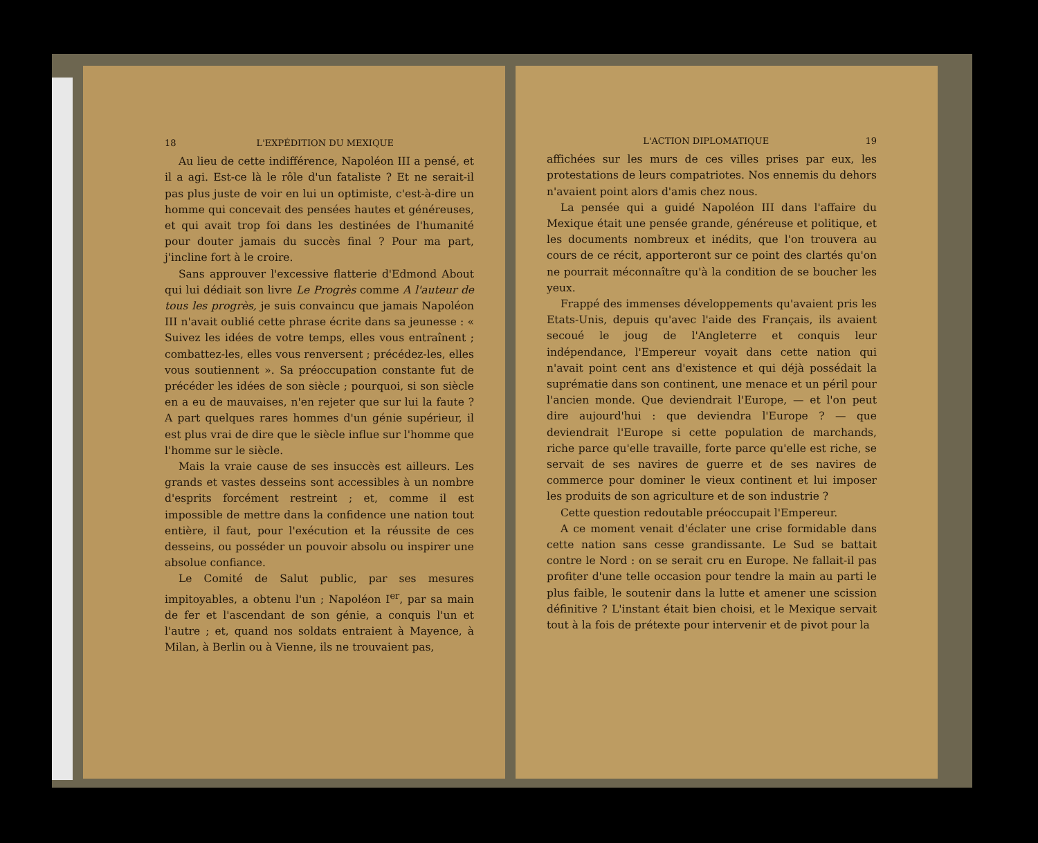18 L'EXPÉDITION DU MEXIQUE
Au lieu de cette indifférence, Napoléon III a pensé, et il a agi. Est-ce là le rôle d'un fataliste ? Et ne serait-il pas plus juste de voir en lui un optimiste, c'est-à-dire un homme qui concevait des pensées hautes et généreuses, et qui avait trop foi dans les destinées de l'humanité pour douter jamais du succès final ? Pour ma part, j'incline fort à le croire.
Sans approuver l'excessive flatterie d'Edmond About qui lui dédiait son livre Le Progrès comme A l'auteur de tous les progrès, je suis convaincu que jamais Napoléon III n'avait oublié cette phrase écrite dans sa jeunesse : « Suivez les idées de votre temps, elles vous entraînent ; combattez-les, elles vous renversent ; précédez-les, elles vous soutiennent ». Sa préoccupation constante fut de précéder les idées de son siècle ; pourquoi, si son siècle en a eu de mauvaises, n'en rejeter que sur lui la faute ? A part quelques rares hommes d'un génie supérieur, il est plus vrai de dire que le siècle influe sur l'homme que l'homme sur le siècle.
Mais la vraie cause de ses insuccès est ailleurs. Les grands et vastes desseins sont accessibles à un nombre d'esprits forcément restreint ; et, comme il est impossible de mettre dans la confidence une nation tout entière, il faut, pour l'exécution et la réussite de ces desseins, ou posséder un pouvoir absolu ou inspirer une absolue confiance.
Le Comité de Salut public, par ses mesures impitoyables, a obtenu l'un ; Napoléon I<sup>er</sup>, par sa main de fer et l'ascendant de son génie, a conquis l'un et l'autre ; et, quand nos soldats entraient à Mayence, à Milan, à Berlin ou à Vienne, ils ne trouvaient pas,
L'ACTION DIPLOMATIQUE 19
affichées sur les murs de ces villes prises par eux, les protestations de leurs compatriotes. Nos ennemis du dehors n'avaient point alors d'amis chez nous.
La pensée qui a guidé Napoléon III dans l'affaire du Mexique était une pensée grande, généreuse et politique, et les documents nombreux et inédits, que l'on trouvera au cours de ce récit, apporteront sur ce point des clartés qu'on ne pourrait méconnaître qu'à la condition de se boucher les yeux.
Frappé des immenses développements qu'avaient pris les Etats-Unis, depuis qu'avec l'aide des Français, ils avaient secoué le joug de l'Angleterre et conquis leur indépendance, l'Empereur voyait dans cette nation qui n'avait point cent ans d'existence et qui déjà possédait la suprématie dans son continent, une menace et un péril pour l'ancien monde. Que deviendrait l'Europe, — et l'on peut dire aujourd'hui : que deviendra l'Europe ? — que deviendrait l'Europe si cette population de marchands, riche parce qu'elle travaille, forte parce qu'elle est riche, se servait de ses navires de guerre et de ses navires de commerce pour dominer le vieux continent et lui imposer les produits de son agriculture et de son industrie ?
Cette question redoutable préoccupait l'Empereur.
A ce moment venait d'éclater une crise formidable dans cette nation sans cesse grandissante. Le Sud se battait contre le Nord : on se serait cru en Europe. Ne fallait-il pas profiter d'une telle occasion pour tendre la main au parti le plus faible, le soutenir dans la lutte et amener une scission définitive ? L'instant était bien choisi, et le Mexique servait tout à la fois de prétexte pour intervenir et de pivot pour la